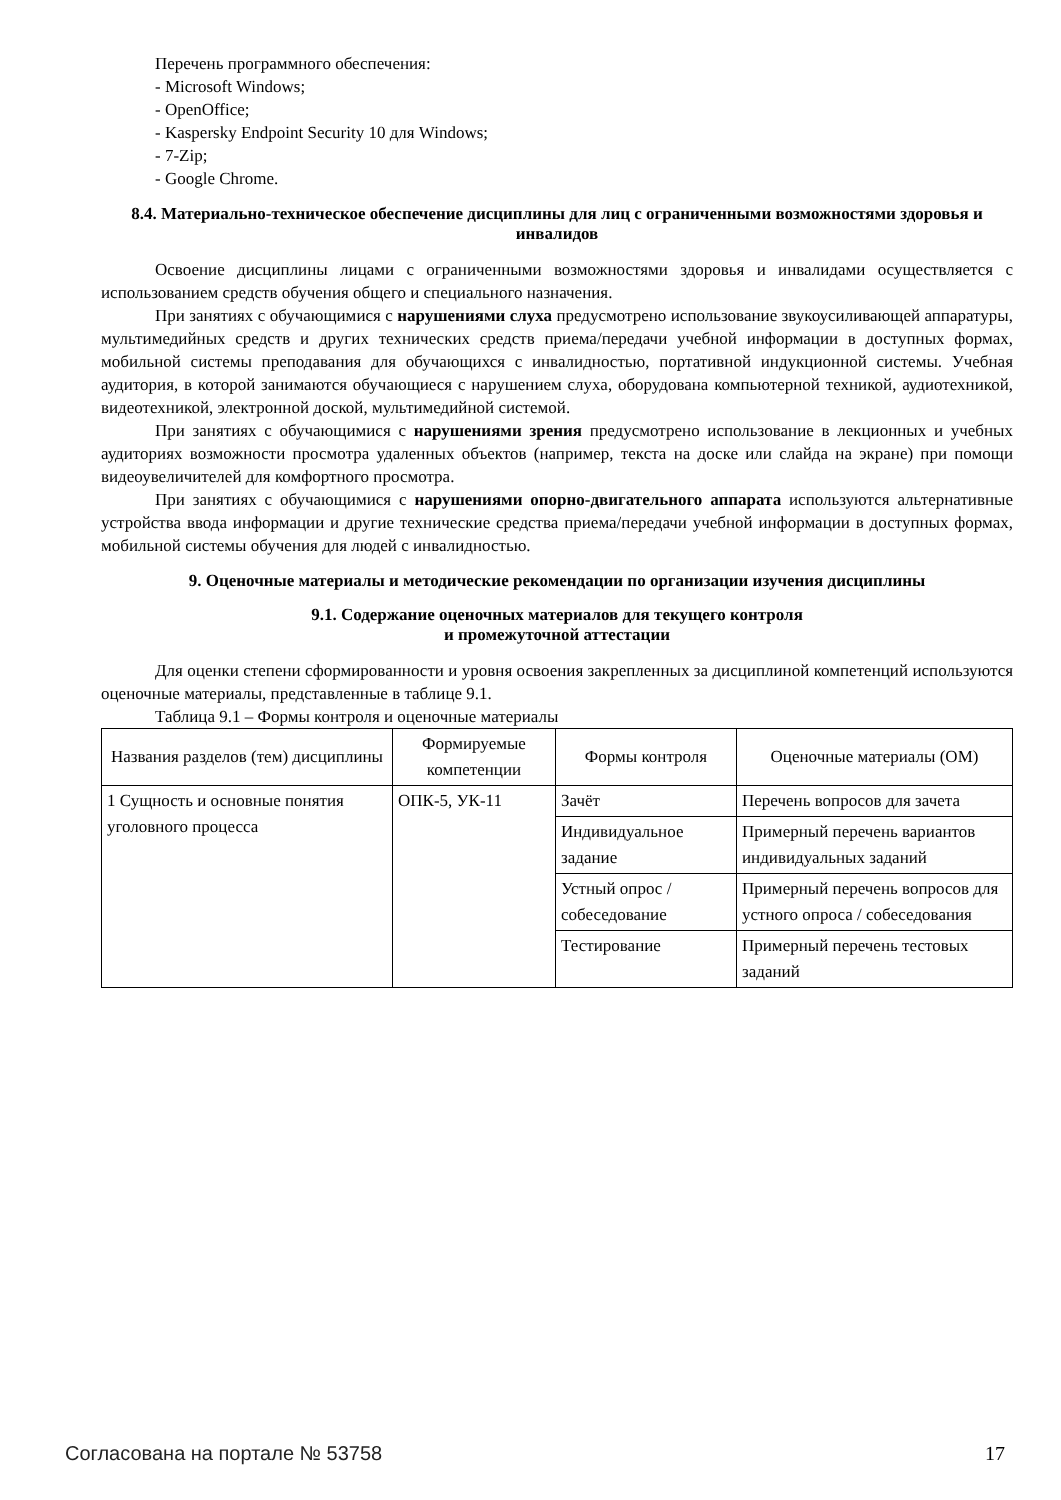Перечень программного обеспечения:
- Microsoft Windows;
- OpenOffice;
- Kaspersky Endpoint Security 10 для Windows;
- 7-Zip;
- Google Chrome.
8.4. Материально-техническое обеспечение дисциплины для лиц с ограниченными возможностями здоровья и инвалидов
Освоение дисциплины лицами с ограниченными возможностями здоровья и инвалидами осуществляется с использованием средств обучения общего и специального назначения.
При занятиях с обучающимися с нарушениями слуха предусмотрено использование звукоусиливающей аппаратуры, мультимедийных средств и других технических средств приема/передачи учебной информации в доступных формах, мобильной системы преподавания для обучающихся с инвалидностью, портативной индукционной системы. Учебная аудитория, в которой занимаются обучающиеся с нарушением слуха, оборудована компьютерной техникой, аудиотехникой, видеотехникой, электронной доской, мультимедийной системой.
При занятиях с обучающимися с нарушениями зрения предусмотрено использование в лекционных и учебных аудиториях возможности просмотра удаленных объектов (например, текста на доске или слайда на экране) при помощи видеоувеличителей для комфортного просмотра.
При занятиях с обучающимися с нарушениями опорно-двигательного аппарата используются альтернативные устройства ввода информации и другие технические средства приема/передачи учебной информации в доступных формах, мобильной системы обучения для людей с инвалидностью.
9. Оценочные материалы и методические рекомендации по организации изучения дисциплины
9.1. Содержание оценочных материалов для текущего контроля
и промежуточной аттестации
Для оценки степени сформированности и уровня освоения закрепленных за дисциплиной компетенций используются оценочные материалы, представленные в таблице 9.1.
Таблица 9.1 – Формы контроля и оценочные материалы
| Названия разделов (тем) дисциплины | Формируемые компетенции | Формы контроля | Оценочные материалы (ОМ) |
| --- | --- | --- | --- |
| 1 Сущность и основные понятия уголовного процесса | ОПК-5, УК-11 | Зачёт | Перечень вопросов для зачета |
| | | Индивидуальное задание | Примерный перечень вариантов индивидуальных заданий |
| | | Устный опрос / собеседование | Примерный перечень вопросов для устного опроса / собеседования |
| | | Тестирование | Примерный перечень тестовых заданий |
Согласована на портале № 53758 17